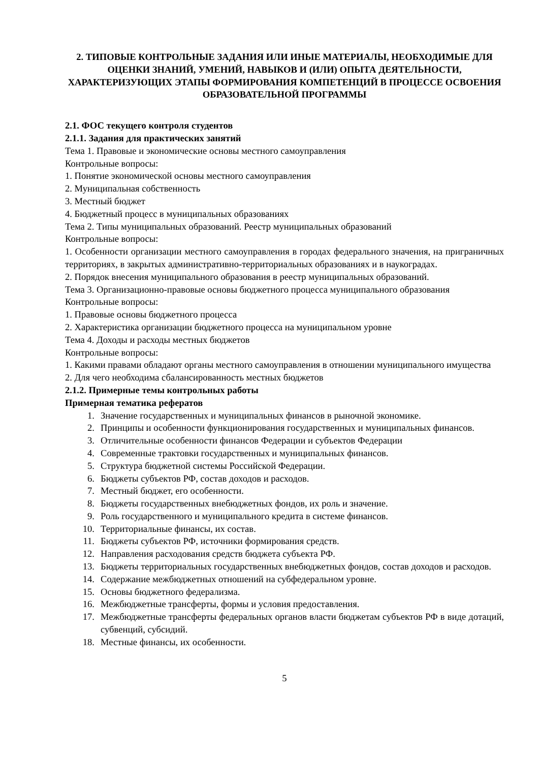2. ТИПОВЫЕ КОНТРОЛЬНЫЕ ЗАДАНИЯ ИЛИ ИНЫЕ МАТЕРИАЛЫ, НЕОБХОДИМЫЕ ДЛЯ ОЦЕНКИ ЗНАНИЙ, УМЕНИЙ, НАВЫКОВ И (ИЛИ) ОПЫТА ДЕЯТЕЛЬНОСТИ, ХАРАКТЕРИЗУЮЩИХ ЭТАПЫ ФОРМИРОВАНИЯ КОМПЕТЕНЦИЙ В ПРОЦЕССЕ ОСВОЕНИЯ ОБРАЗОВАТЕЛЬНОЙ ПРОГРАММЫ
2.1. ФОС текущего контроля студентов
2.1.1. Задания для практических занятий
Тема 1. Правовые и экономические основы местного самоуправления
Контрольные вопросы:
1. Понятие экономической основы местного самоуправления
2. Муниципальная собственность
3. Местный бюджет
4. Бюджетный процесс в муниципальных образованиях
Тема 2. Типы муниципальных образований. Реестр муниципальных образований
Контрольные вопросы:
1. Особенности организации местного самоуправления в городах федерального значения, на приграничных территориях, в закрытых административно-территориальных образованиях и в наукоградах.
2. Порядок внесения муниципального образования в реестр муниципальных образований.
Тема 3. Организационно-правовые основы бюджетного процесса муниципального образования
Контрольные вопросы:
1. Правовые основы бюджетного процесса
2. Характеристика организации бюджетного процесса на муниципальном уровне
Тема 4. Доходы и расходы местных бюджетов
Контрольные вопросы:
1. Какими правами обладают органы местного самоуправления в отношении муниципального имущества
2. Для чего необходима сбалансированность местных бюджетов
2.1.2. Примерные темы контрольных работы
Примерная тематика рефератов
1. Значение государственных и муниципальных финансов в рыночной экономике.
2. Принципы и особенности функционирования государственных и муниципальных финансов.
3. Отличительные особенности финансов Федерации и субъектов Федерации
4. Современные трактовки государственных и муниципальных финансов.
5. Структура бюджетной системы Российской Федерации.
6. Бюджеты субъектов РФ, состав доходов и расходов.
7. Местный бюджет, его особенности.
8. Бюджеты государственных внебюджетных фондов, их роль и значение.
9. Роль государственного и муниципального кредита в системе финансов.
10. Территориальные финансы, их состав.
11. Бюджеты субъектов РФ, источники формирования средств.
12. Направления расходования средств бюджета субъекта РФ.
13. Бюджеты территориальных государственных внебюджетных фондов, состав доходов и расходов.
14. Содержание межбюджетных отношений на субфедеральном уровне.
15. Основы бюджетного федерализма.
16. Межбюджетные трансферты, формы и условия предоставления.
17. Межбюджетные трансферты федеральных органов власти бюджетам субъектов РФ в виде дотаций, субвенций, субсидий.
18. Местные финансы, их особенности.
5